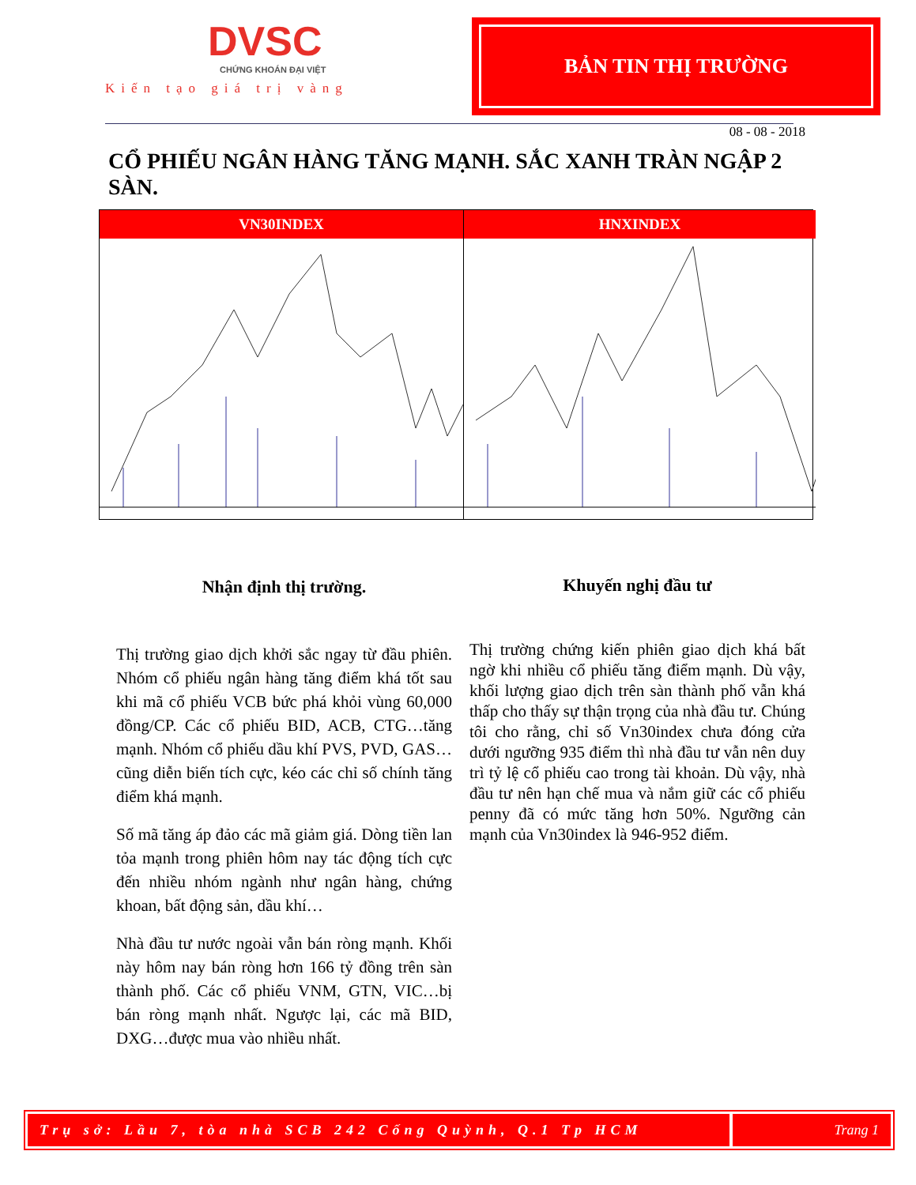DVSC
CHỨNG KHOÁN ĐẠI VIỆT
Kiến tạo giá trị vàng
BẢN TIN THỊ TRƯỜNG
08 - 08 - 2018
CỔ PHIẾU NGÂN HÀNG TĂNG MẠNH. SẮC XANH TRÀN NGẬP 2 SÀN.
VN30INDEX HNXINDEX
Nhận định thị trường.
Thị trường giao dịch khởi sắc ngay từ đầu phiên. Nhóm cổ phiếu ngân hàng tăng điểm khá tốt sau khi mã cổ phiếu VCB bức phá khỏi vùng 60,000 đồng/CP. Các cổ phiếu BID, ACB, CTG…tăng mạnh. Nhóm cổ phiếu dầu khí PVS, PVD, GAS…cũng diễn biến tích cực, kéo các chỉ số chính tăng điểm khá mạnh.
Số mã tăng áp đảo các mã giảm giá. Dòng tiền lan tỏa mạnh trong phiên hôm nay tác động tích cực đến nhiều nhóm ngành như ngân hàng, chứng khoan, bất động sản, dầu khí…
Nhà đầu tư nước ngoài vẫn bán ròng mạnh. Khối này hôm nay bán ròng hơn 166 tỷ đồng trên sàn thành phố. Các cổ phiếu VNM, GTN, VIC…bị bán ròng mạnh nhất. Ngược lại, các mã BID, DXG…được mua vào nhiều nhất.
Khuyến nghị đầu tư
Thị trường chứng kiến phiên giao dịch khá bất ngờ khi nhiều cổ phiếu tăng điểm mạnh. Dù vậy, khối lượng giao dịch trên sàn thành phố vẫn khá thấp cho thấy sự thận trọng của nhà đầu tư. Chúng tôi cho rằng, chỉ số Vn30index chưa đóng cửa dưới ngưỡng 935 điểm thì nhà đầu tư vẫn nên duy trì tỷ lệ cổ phiếu cao trong tài khoản. Dù vậy, nhà đầu tư nên hạn chế mua và nắm giữ các cổ phiếu penny đã có mức tăng hơn 50%. Ngưỡng cản mạnh của Vn30index là 946-952 điểm.
Trụ sở: Lầu 7, tòa nhà SCB 242 Cống Quỳnh, Q.1 Tp HCM
Trang 1